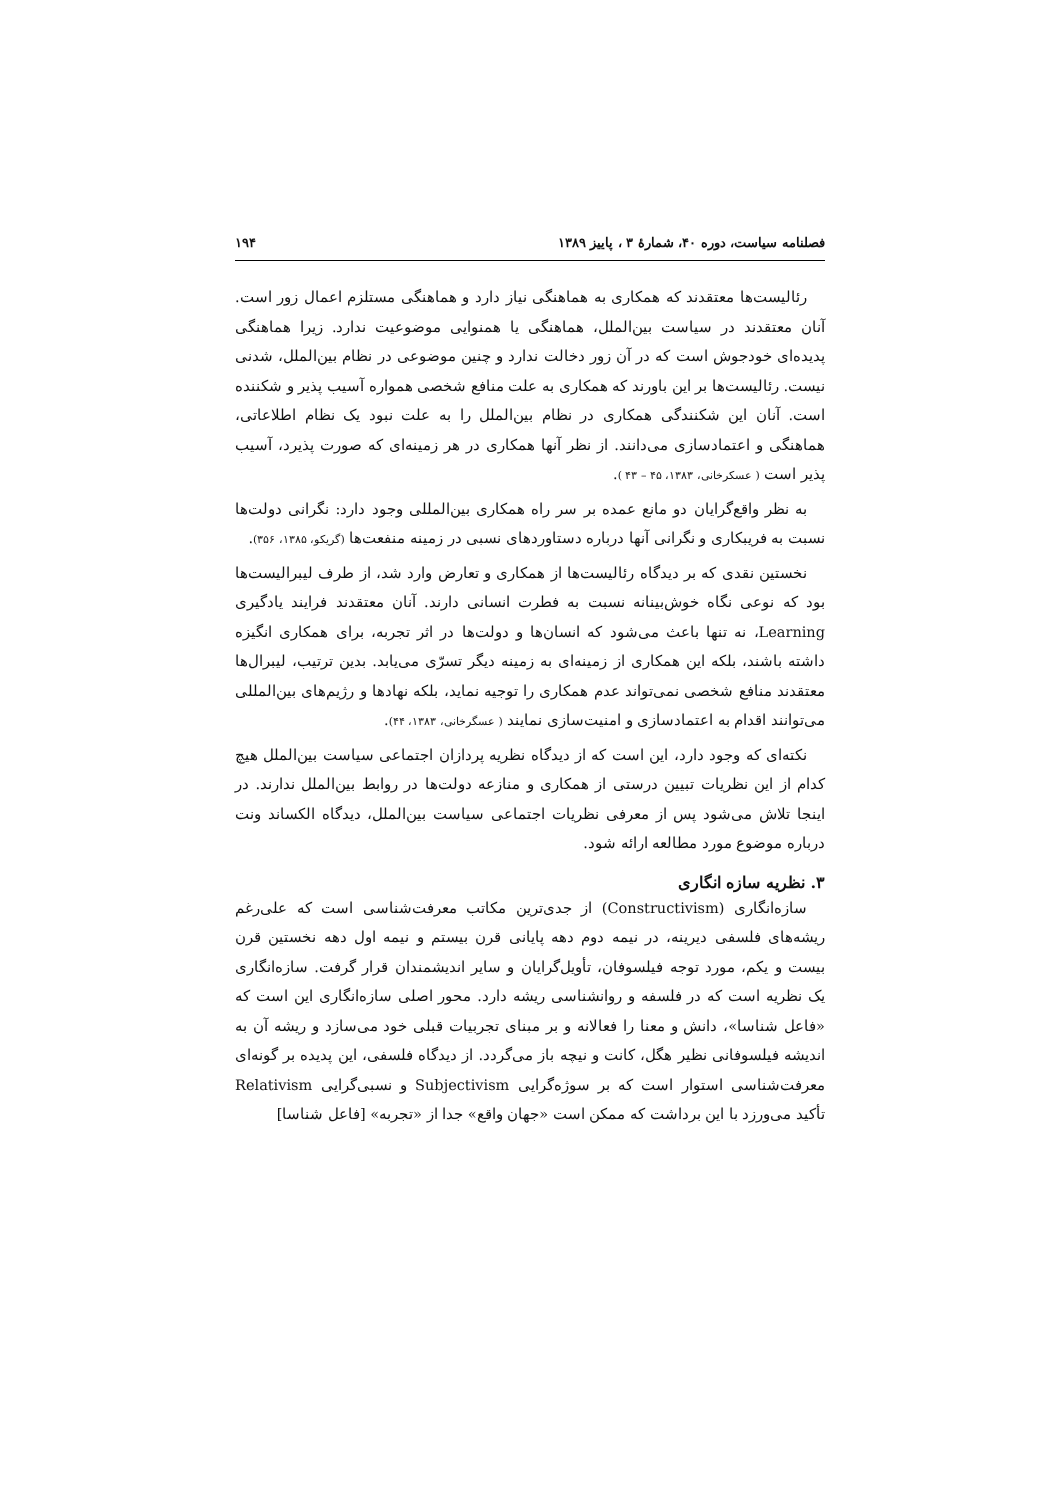فصلنامه سیاست، دوره ۴۰، شمارهٔ ۳ ، پاییز ۱۳۸۹ ۱۹۴
رئالیست‌ها معتقدند که همکاری به هماهنگی نیاز دارد و هماهنگی مستلزم اعمال زور است. آنان معتقدند در سیاست بین‌الملل، هماهنگی یا همنوایی موضوعیت ندارد. زیرا هماهنگی پدیده‌ای خودجوش است که در آن زور دخالت ندارد و چنین موضوعی در نظام بین‌الملل، شدنی نیست. رئالیست‌ها بر این باورند که همکاری به علت منافع شخصی همواره آسیب پذیر و شکننده است. آنان این شکنندگی همکاری در نظام بین‌الملل را به علت نبود یک نظام اطلاعاتی، هماهنگی و اعتمادسازی می‌دانند. از نظر آنها همکاری در هر زمینه‌ای که صورت پذیرد، آسیب پذیر است ( عسکرخانی، ۱۳۸۳، ۴۵ – ۴۳ ).
به نظر واقع‌گرایان دو مانع عمده بر سر راه همکاری بین‌المللی وجود دارد: نگرانی دولت‌ها نسبت به فریبکاری و نگرانی آنها درباره دستاوردهای نسبی در زمینه منفعت‌ها (گریکو، ۱۳۸۵، ۳۵۶).
نخستین نقدی که بر دیدگاه رئالیست‌ها از همکاری و تعارض وارد شد، از طرف لیبرالیست‌ها بود که نوعی نگاه خوش‌بینانه نسبت به فطرت انسانی دارند. آنان معتقدند فرایند یادگیری Learning، نه تنها باعث می‌شود که انسان‌ها و دولت‌ها در اثر تجربه، برای همکاری انگیزه داشته باشند، بلکه این همکاری از زمینه‌ای به زمینه دیگر تسرّی می‌یابد. بدین ترتیب، لیبرال‌ها معتقدند منافع شخصی نمی‌تواند عدم همکاری را توجیه نماید، بلکه نهادها و رژیم‌های بین‌المللی می‌توانند اقدام به اعتمادسازی و امنیت‌سازی نمایند ( عسگرخانی، ۱۳۸۳، ۴۴).
نکته‌ای که وجود دارد، این است که از دیدگاه نظریه پردازان اجتماعی سیاست بین‌الملل هیچ کدام از این نظریات تبیین درستی از همکاری و منازعه دولت‌ها در روابط بین‌الملل ندارند. در اینجا تلاش می‌شود پس از معرفی نظریات اجتماعی سیاست بین‌الملل، دیدگاه الکساند ونت درباره موضوع مورد مطالعه ارائه شود.
۳. نظریه سازه انگاری
سازه‌انگاری (Constructivism) از جدی‌ترین مکاتب معرفت‌شناسی است که علی‌رغم ریشه‌های فلسفی دیرینه، در نیمه دوم دهه پایانی قرن بیستم و نیمه اول دهه نخستین قرن بیست و یکم، مورد توجه فیلسوفان، تأویل‌گرایان و سایر اندیشمندان قرار گرفت. سازه‌انگاری یک نظریه است که در فلسفه و روانشناسی ریشه دارد. محور اصلی سازه‌انگاری این است که «فاعل شناسا»، دانش و معنا را فعالانه و بر مبنای تجربیات قبلی خود می‌سازد و ریشه آن به اندیشه فیلسوفانی نظیر هگل، کانت و نیچه باز می‌گردد. از دیدگاه فلسفی، این پدیده بر گونه‌ای معرفت‌شناسی استوار است که بر سوژه‌گرایی Subjectivism و نسبی‌گرایی Relativism تأکید می‌ورزد با این برداشت که ممکن است «جهان واقع» جدا از «تجربه» [فاعل شناسا]